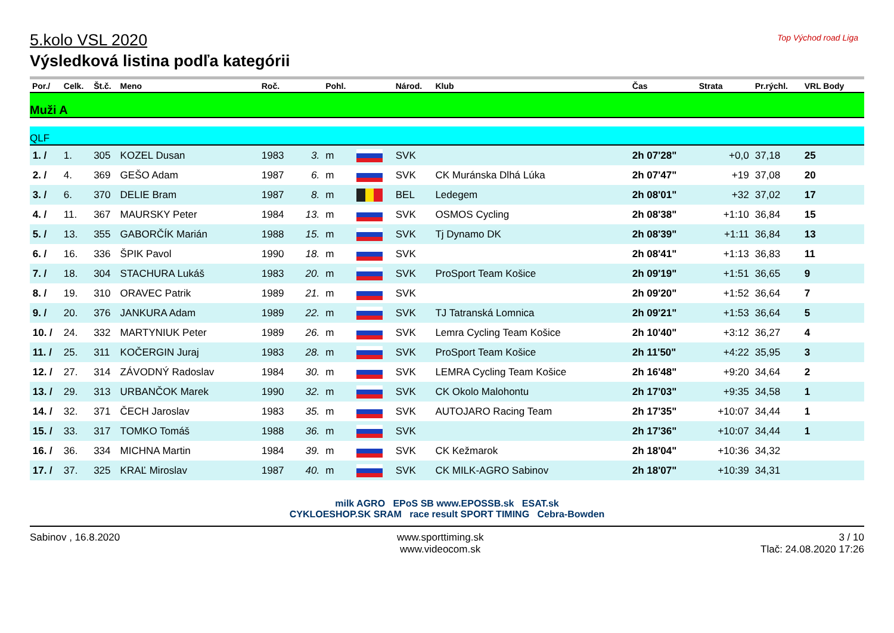5.kolo VSL 2020
Výsledková listina podľa kategórii
Top Východ road Liga
| Por./ | Celk. | Št.č. | Meno | Roč. | | Pohl. | | Národ. | Klub | Čas | Strata | Pr.rýchl. | VRL Body |
| --- | --- | --- | --- | --- | --- | --- | --- | --- | --- | --- | --- | --- | --- |
| Muži A | | | | | | | | | | | | | |
| QLF | | | | | | | | | | | | | |
| 1. / | 1. | 305 | KOZEL Dusan | 1983 | 3. | m | | SVK | | 2h 07'28" | +0,0 | 37,18 | 25 |
| 2. / | 4. | 369 | GEŠO Adam | 1987 | 6. | m | | SVK | CK Muránska Dlhá Lúka | 2h 07'47" | +19 | 37,08 | 20 |
| 3. / | 6. | 370 | DELIE Bram | 1987 | 8. | m | | BEL | Ledegem | 2h 08'01" | +32 | 37,02 | 17 |
| 4. / | 11. | 367 | MAURSKY Peter | 1984 | 13. | m | | SVK | OSMOS Cycling | 2h 08'38" | +1:10 | 36,84 | 15 |
| 5. / | 13. | 355 | GABORČÍK Marián | 1988 | 15. | m | | SVK | Tj Dynamo DK | 2h 08'39" | +1:11 | 36,84 | 13 |
| 6. / | 16. | 336 | ŠPIK Pavol | 1990 | 18. | m | | SVK | | 2h 08'41" | +1:13 | 36,83 | 11 |
| 7. / | 18. | 304 | STACHURA Lukáš | 1983 | 20. | m | | SVK | ProSport Team Košice | 2h 09'19" | +1:51 | 36,65 | 9 |
| 8. / | 19. | 310 | ORAVEC Patrik | 1989 | 21. | m | | SVK | | 2h 09'20" | +1:52 | 36,64 | 7 |
| 9. / | 20. | 376 | JANKURA Adam | 1989 | 22. | m | | SVK | TJ Tatranská Lomnica | 2h 09'21" | +1:53 | 36,64 | 5 |
| 10. / | 24. | 332 | MARTYNIUK Peter | 1989 | 26. | m | | SVK | Lemra Cycling Team Košice | 2h 10'40" | +3:12 | 36,27 | 4 |
| 11. / | 25. | 311 | KOČERGIN Juraj | 1983 | 28. | m | | SVK | ProSport Team Košice | 2h 11'50" | +4:22 | 35,95 | 3 |
| 12. / | 27. | 314 | ZÁVODNÝ Radoslav | 1984 | 30. | m | | SVK | LEMRA Cycling Team Košice | 2h 16'48" | +9:20 | 34,64 | 2 |
| 13. / | 29. | 313 | URBANČOK Marek | 1990 | 32. | m | | SVK | CK Okolo Malohontu | 2h 17'03" | +9:35 | 34,58 | 1 |
| 14. / | 32. | 371 | ČECH Jaroslav | 1983 | 35. | m | | SVK | AUTOJARO Racing Team | 2h 17'35" | +10:07 | 34,44 | 1 |
| 15. / | 33. | 317 | TOMKO Tomáš | 1988 | 36. | m | | SVK | | 2h 17'36" | +10:07 | 34,44 | 1 |
| 16. / | 36. | 334 | MICHNA Martin | 1984 | 39. | m | | SVK | CK Kežmarok | 2h 18'04" | +10:36 | 34,32 | |
| 17. / | 37. | 325 | KRAĽ Miroslav | 1987 | 40. | m | | SVK | CK MILK-AGRO Sabinov | 2h 18'07" | +10:39 | 34,31 | |
milk AGRO EPoS SB www.EPOSSB.sk ESAT.sk
CYKLOESHOP.SK SRAM race result SPORT TIMING Cebra-Bowden
Sabinov , 16.8.2020 www.sporttiming.sk
www.videocom.sk
3 / 10
Tlač: 24.08.2020 17:26